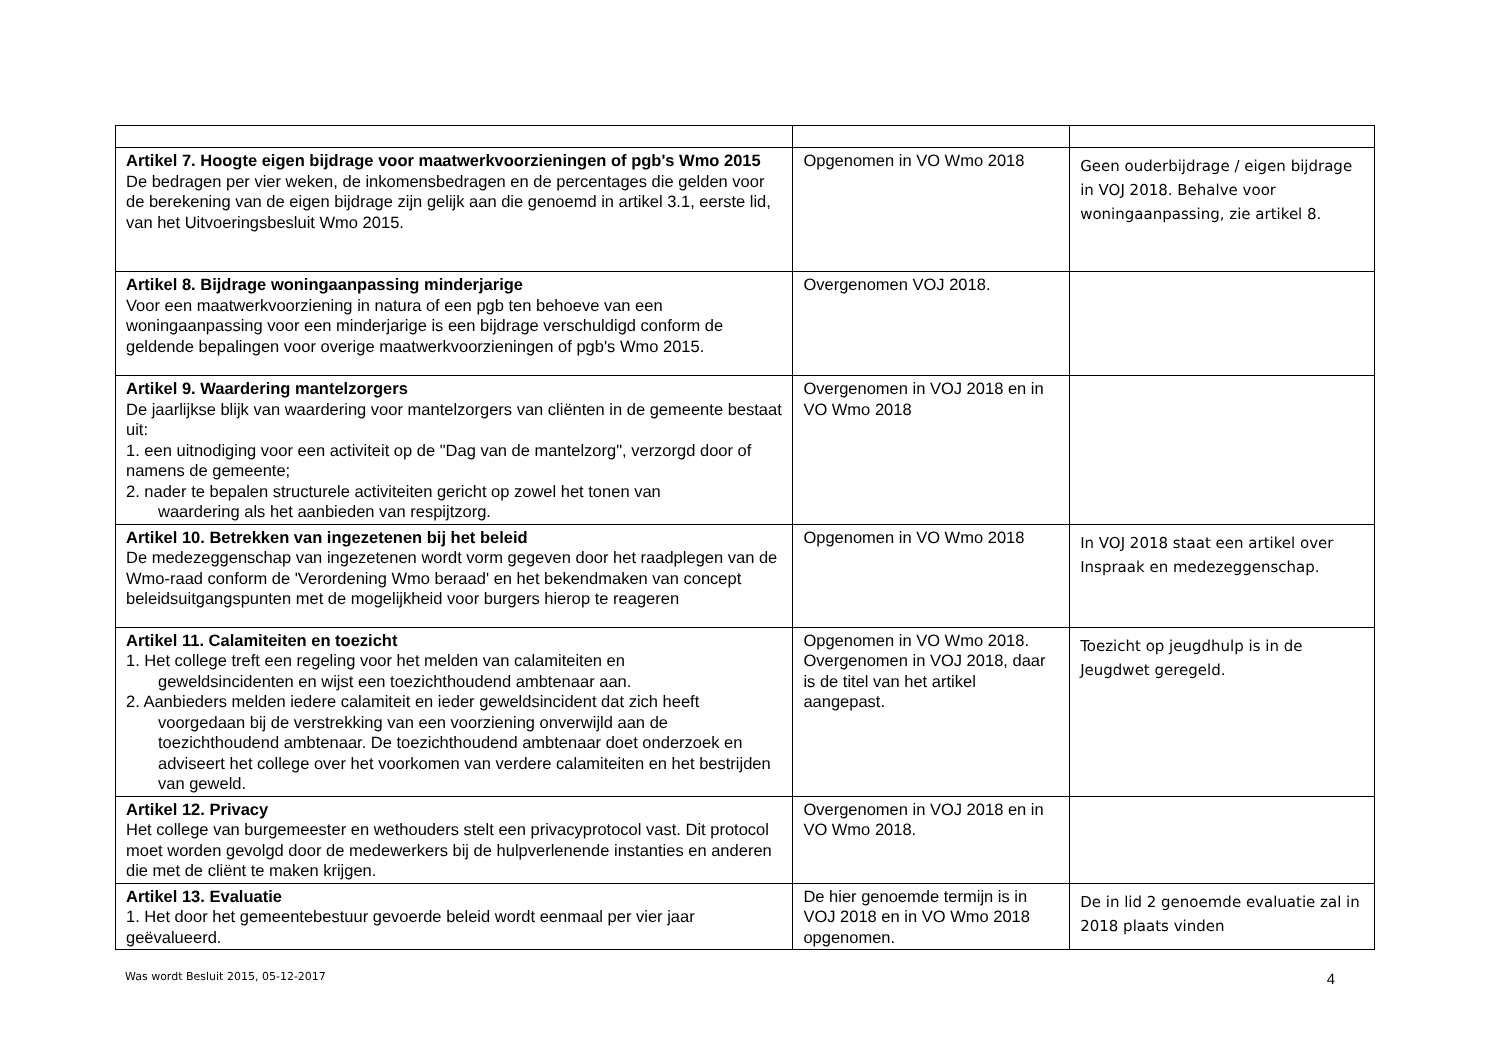| Artikel 7. Hoogte eigen bijdrage voor maatwerkvoorzieningen of pgb's Wmo 2015 De bedragen per vier weken, de inkomensbedragen en de percentages die gelden voor de berekening van de eigen bijdrage zijn gelijk aan die genoemd in artikel 3.1, eerste lid, van het Uitvoeringsbesluit Wmo 2015. | Opgenomen in VO Wmo 2018 | Geen ouderbijdrage / eigen bijdrage in VOJ 2018. Behalve voor woningaanpassing, zie artikel 8. |
| Artikel 8. Bijdrage woningaanpassing minderjarige Voor een maatwerkvoorziening in natura of een pgb ten behoeve van een woningaanpassing voor een minderjarige is een bijdrage verschuldigd conform de geldende bepalingen voor overige maatwerkvoorzieningen of pgb's Wmo 2015. | Overgenomen VOJ 2018. | |
| Artikel 9. Waardering mantelzorgers De jaarlijkse blijk van waardering voor mantelzorgers van cliënten in de gemeente bestaat uit: 1. een uitnodiging voor een activiteit op de "Dag van de mantelzorg", verzorgd door of namens de gemeente; 2. nader te bepalen structurele activiteiten gericht op zowel het tonen van waardering als het aanbieden van respijtzorg. | Overgenomen in VOJ 2018 en in VO Wmo 2018 | |
| Artikel 10. Betrekken van ingezetenen bij het beleid De medezeggenschap van ingezetenen wordt vorm gegeven door het raadplegen van de Wmo-raad conform de 'Verordening Wmo beraad' en het bekendmaken van concept beleidsuitgangspunten met de mogelijkheid voor burgers hierop te reageren | Opgenomen in VO Wmo 2018 | In VOJ 2018 staat een artikel over Inspraak en medezeggenschap. |
| Artikel 11. Calamiteiten en toezicht 1. Het college treft een regeling voor het melden van calamiteiten en geweldsincidenten en wijst een toezichthoudend ambtenaar aan. 2. Aanbieders melden iedere calamiteit en ieder geweldsincident dat zich heeft voorgedaan bij de verstrekking van een voorziening onverwijld aan de toezichthoudend ambtenaar. De toezichthoudend ambtenaar doet onderzoek en adviseert het college over het voorkomen van verdere calamiteiten en het bestrijden van geweld. | Opgenomen in VO Wmo 2018. Overgenomen in VOJ 2018, daar is de titel van het artikel aangepast. | Toezicht op jeugdhulp is in de Jeugdwet geregeld. |
| Artikel 12. Privacy Het college van burgemeester en wethouders stelt een privacyprotocol vast. Dit protocol moet worden gevolgd door de medewerkers bij de hulpverlenende instanties en anderen die met de cliënt te maken krijgen. | Overgenomen in VOJ 2018 en in VO Wmo 2018. | |
| Artikel 13. Evaluatie 1. Het door het gemeentebestuur gevoerde beleid wordt eenmaal per vier jaar geëvalueerd. | De hier genoemde termijn is in VOJ 2018 en in VO Wmo 2018 opgenomen. | De in lid 2 genoemde evaluatie zal in 2018 plaats vinden |
Was wordt Besluit 2015, 05-12-2017 4